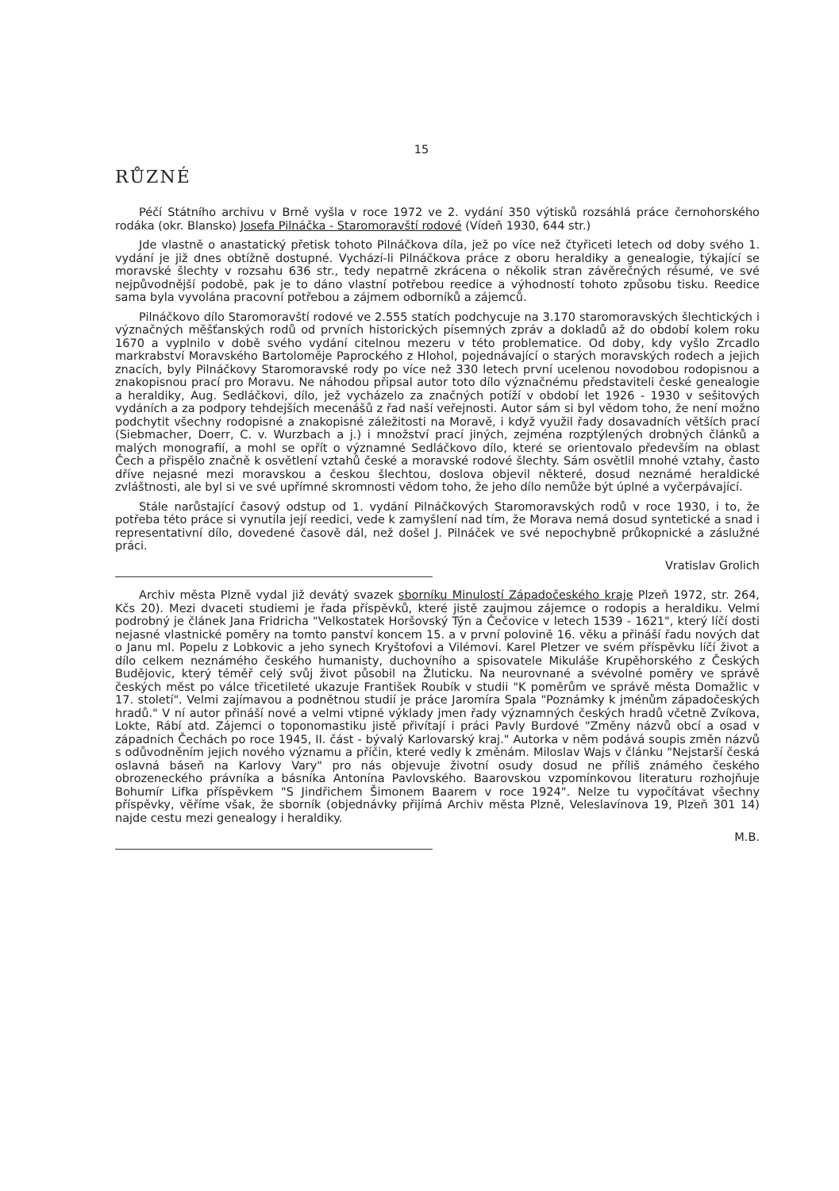15
RŮZNÉ
Péčí Státního archivu v Brně vyšla v roce 1972 ve 2. vydání 350 výtisků rozsáhlá práce černohorského rodáka (okr. Blansko) Josefa Pilnáčka - Staromoravští rodové (Vídeň 1930, 644 str.)
Jde vlastně o anastatický přetisk tohoto Pilnáčkova díla, jež po více než čtyřiceti letech od doby svého 1. vydání je již dnes obtížně dostupné. Vychází-li Pilnáčkova práce z oboru heraldiky a genealogie, týkající se moravské šlechty v rozsahu 636 str., tedy nepatrně zkrácena o několik stran závěrečných résumé, ve své nejpůvodnější podobě, pak je to dáno vlastní potřebou reedice a výhodností tohoto způsobu tisku. Reedice sama byla vyvolána pracovní potřebou a zájmem odborníků a zájemců.
Pilnáčkovo dílo Staromoravští rodové ve 2.555 statích podchycuje na 3.170 staromoravských šlechtických i význačných měšťanských rodů od prvních historických písemných zpráv a dokladů až do období kolem roku 1670 a vyplnilo v době svého vydání citelnou mezeru v této problematice. Od doby, kdy vyšlo Zrcadlo markrabství Moravského Bartoloměje Paprockého z Hlohol, pojednávající o starých moravských rodech a jejich znacích, byly Pilnáčkovy Staromoravské rody po více než 330 letech první ucelenou novodobou rodopisnou a znakopisnou prací pro Moravu. Ne náhodou připsal autor toto dílo význačnému představiteli české genealogie a heraldiky, Aug. Sedláčkovi, dílo, jež vycházelo za značných potíží v období let 1926 - 1930 v sešitových vydáních a za podpory tehdejších mecenášů z řad naší veřejnosti. Autor sám si byl vědom toho, že není možno podchytit všechny rodopisné a znakopisné záležitosti na Moravě, i když využil řady dosavadních větších prací (Siebmacher, Doerr, C. v. Wurzbach a j.) i množství prací jiných, zejména rozptýlených drobných článků a malých monografií, a mohl se opřít o významné Sedláčkovo dílo, které se orientovalo především na oblast Čech a přispělo značně k osvětlení vztahů české a moravské rodové šlechty. Sám osvětlil mnohé vztahy, často dříve nejasné mezi moravskou a českou šlechtou, doslova objevil některé, dosud neznámé heraldické zvláštnosti, ale byl si ve své upřímné skromnosti vědom toho, že jeho dílo nemůže být úplné a vyčerpávající.
Stále narůstající časový odstup od 1. vydání Pilnáčkových Staromoravských rodů v roce 1930, i to, že potřeba této práce si vynutila její reedici, vede k zamyšlení nad tím, že Morava nemá dosud syntetické a snad i representativní dílo, dovedené časově dál, než došel J. Pilnáček ve své nepochybně průkopnické a záslužné práci.
Vratislav Grolich
Archiv města Plzně vydal již devátý svazek sborníku Minulostí Západočeského kraje Plzeň 1972, str. 264, Kčs 20). Mezi dvaceti studiemi je řada příspěvků, které jistě zaujmou zájemce o rodopis a heraldiku. Velmi podrobný je článek Jana Fridricha "Velkostatek Horšovský Týn a Čečovice v letech 1539 - 1621", který líčí dosti nejasné vlastnické poměry na tomto panství koncem 15. a v první polovině 16. věku a přináší řadu nových dat o Janu ml. Popelu z Lobkovic a jeho synech Kryštofovi a Vilémovi. Karel Pletzer ve svém příspěvku líčí život a dílo celkem neznámého českého humanisty, duchovního a spisovatele Mikuláše Krupěhorského z Českých Budějovic, který téměř celý svůj život působil na Žluticku. Na neurovnané a svévolné poměry ve správě českých měst po válce třicetileté ukazuje František Roubík v studii "K poměrům ve správě města Domažlic v 17. století". Velmi zajímavou a podnětnou studií je práce Jaromíra Spala "Poznámky k jménům západočeských hradů." V ní autor přináší nové a velmi vtipné výklady jmen řady významných českých hradů včetně Zvíkova, Lokte, Rábí atd. Zájemci o toponomastiku jistě přivítají i práci Pavly Burdové "Změny názvů obcí a osad v západních Čechách po roce 1945, II. část - bývalý Karlovarský kraj." Autorka v něm podává soupis změn názvů s odůvodněním jejich nového významu a příčin, které vedly k změnám. Miloslav Wajs v článku "Nejstarší česká oslavná báseň na Karlovy Vary" pro nás objevuje životní osudy dosud ne příliš známého českého obrozeneckého právníka a básníka Antonína Pavlovského. Baarovskou vzpomínkovou literaturu rozhojňuje Bohumír Lifka příspěvkem "S Jindřichem Šimonem Baarem v roce 1924". Nelze tu vypočítávat všechny příspěvky, věříme však, že sborník (objednávky přijímá Archiv města Plzně, Veleslavínova 19, Plzeň 301 14) najde cestu mezi genealogy i heraldiky.
M.B.